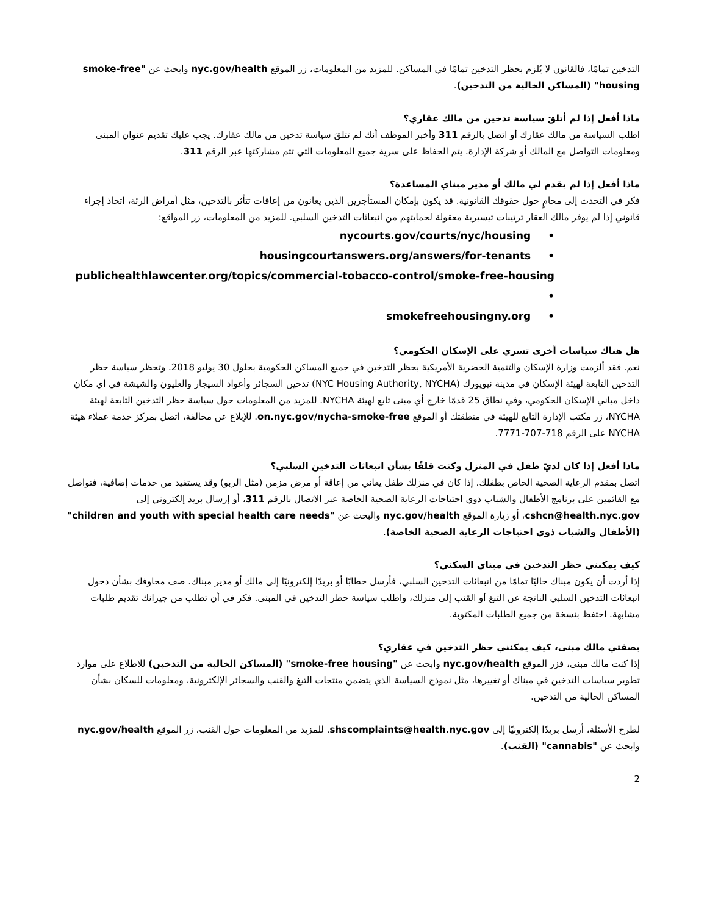التدخين تمامًا، فالقانون لا يُلزم بحظر التدخين تمامًا في المساكن. للمزيد من المعلومات، زر الموقع nyc.gov/health وابحث عن "smoke-free housing" (المساكن الخالية من التدخين).
ماذا أفعل إذا لم أتلقَ سياسة تدخين من مالك عقاري؟
اطلب السياسة من مالك عقارك أو اتصل بالرقم 311 وأخبر الموظف أنك لم تتلقَ سياسة تدخين من مالك عقارك. يجب عليك تقديم عنوان المبنى ومعلومات التواصل مع المالك أو شركة الإدارة. يتم الحفاظ على سرية جميع المعلومات التي تتم مشاركتها عبر الرقم 311.
ماذا أفعل إذا لم يقدم لي مالك أو مدير مبناي المساعدة؟
فكر في التحدث إلى محامٍ حول حقوقك القانونية. قد يكون بإمكان المستأجرين الذين يعانون من إعاقات تتأثر بالتدخين، مثل أمراض الرئة، اتخاذ إجراء قانوني إذا لم يوفر مالك العقار ترتيبات تيسيرية معقولة لحمايتهم من انبعاثات التدخين السلبي. للمزيد من المعلومات، زر المواقع:
nycourts.gov/courts/nyc/housing •
housingcourtanswers.org/answers/for-tenants •
publichealthlawcenter.org/topics/commercial-tobacco-control/smoke-free-housing •
smokefreehousingny.org •
هل هناك سياسات أخرى تسري على الإسكان الحكومي؟
نعم. فقد ألزمت وزارة الإسكان والتنمية الحضرية الأمريكية بحظر التدخين في جميع المساكن الحكومية بحلول 30 يوليو 2018. وتحظر سياسة حظر التدخين التابعة لهيئة الإسكان في مدينة نيويورك (NYC Housing Authority, NYCHA) تدخين السجائر وأعواد السيجار والغليون والشيشة في أي مكان داخل مباني الإسكان الحكومي، وفي نطاق 25 قدمًا خارج أي مبنى تابع لهيئة NYCHA. للمزيد من المعلومات حول سياسة حظر التدخين التابعة لهيئة NYCHA، زر مكتب الإدارة التابع للهيئة في منطقتك أو الموقع on.nyc.gov/nycha-smoke-free. للإبلاغ عن مخالفة، اتصل بمركز خدمة عملاء هيئة NYCHA على الرقم 718-707-7771.
ماذا أفعل إذا كان لديّ طفل في المنزل وكنت قلقًا بشأن انبعاثات التدخين السلبي؟
اتصل بمقدم الرعاية الصحية الخاص بطفلك. إذا كان في منزلك طفل يعاني من إعاقة أو مرض مزمن (مثل الربو) وقد يستفيد من خدمات إضافية، فتواصل مع القائمين على برنامج الأطفال والشباب ذوي احتياجات الرعاية الصحية الخاصة عبر الاتصال بالرقم 311، أو إرسال بريد إلكتروني إلى cshcn@health.nyc.gov، أو زيارة الموقع nyc.gov/health والبحث عن "children and youth with special health care needs" (الأطفال والشباب ذوي احتياجات الرعاية الصحية الخاصة).
كيف يمكنني حظر التدخين في مبناي السكني؟
إذا أردت أن يكون مبناك خاليًا تمامًا من انبعاثات التدخين السلبي، فأرسل خطابًا أو بريدًا إلكترونيًا إلى مالك أو مدير مبناك. صف مخاوفك بشأن دخول انبعاثات التدخين السلبي الناتجة عن التبغ أو القنب إلى منزلك، واطلب سياسة حظر التدخين في المبنى. فكر في أن تطلب من جيرانك تقديم طلبات مشابهة. احتفظ بنسخة من جميع الطلبات المكتوبة.
بصفتي مالك مبنى، كيف يمكنني حظر التدخين في عقاري؟
إذا كنت مالك مبنى، فزر الموقع nyc.gov/health وابحث عن "smoke-free housing" (المساكن الخالية من التدخين) للاطلاع على موارد تطوير سياسات التدخين في مبناك أو تغييرها، مثل نموذج السياسة الذي يتضمن منتجات التبغ والقنب والسجائر الإلكترونية، ومعلومات للسكان بشأن المساكن الخالية من التدخين.
لطرح الأسئلة، أرسل بريدًا إلكترونيًا إلى shscomplaints@health.nyc.gov. للمزيد من المعلومات حول القنب، زر الموقع nyc.gov/health وابحث عن "cannabis" (القنب).
2